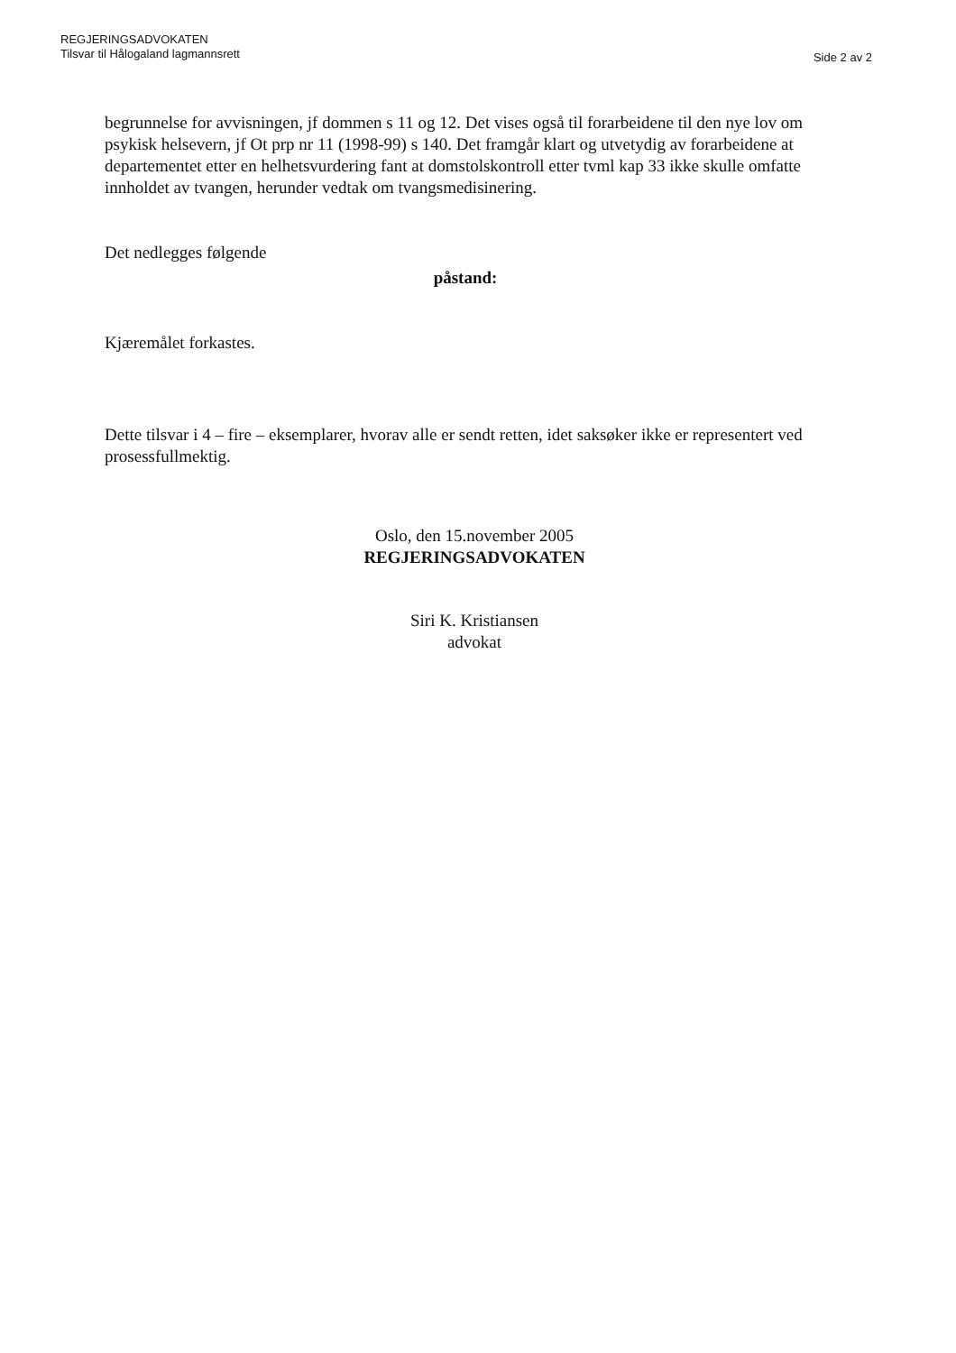REGJERINGSADVOKATEN
Tilsvar til Hålogaland lagmannsrett
Side 2 av 2
begrunnelse for avvisningen, jf dommen s 11 og 12. Det vises også til forarbeidene til den nye lov om psykisk helsevern, jf Ot prp nr 11 (1998-99) s 140. Det framgår klart og utvetydig av forarbeidene at departementet etter en helhetsvurdering fant at domstolskontroll etter tvml kap 33 ikke skulle omfatte innholdet av tvangen, herunder vedtak om tvangsmedisinering.
Det nedlegges følgende
påstand:
Kjæremålet forkastes.
Dette tilsvar i 4 – fire – eksemplarer, hvorav alle er sendt retten, idet saksøker ikke er representert ved prosessfullmektig.
Oslo, den 15.november 2005
REGJERINGSADVOKATEN
Siri K. Kristiansen
advokat